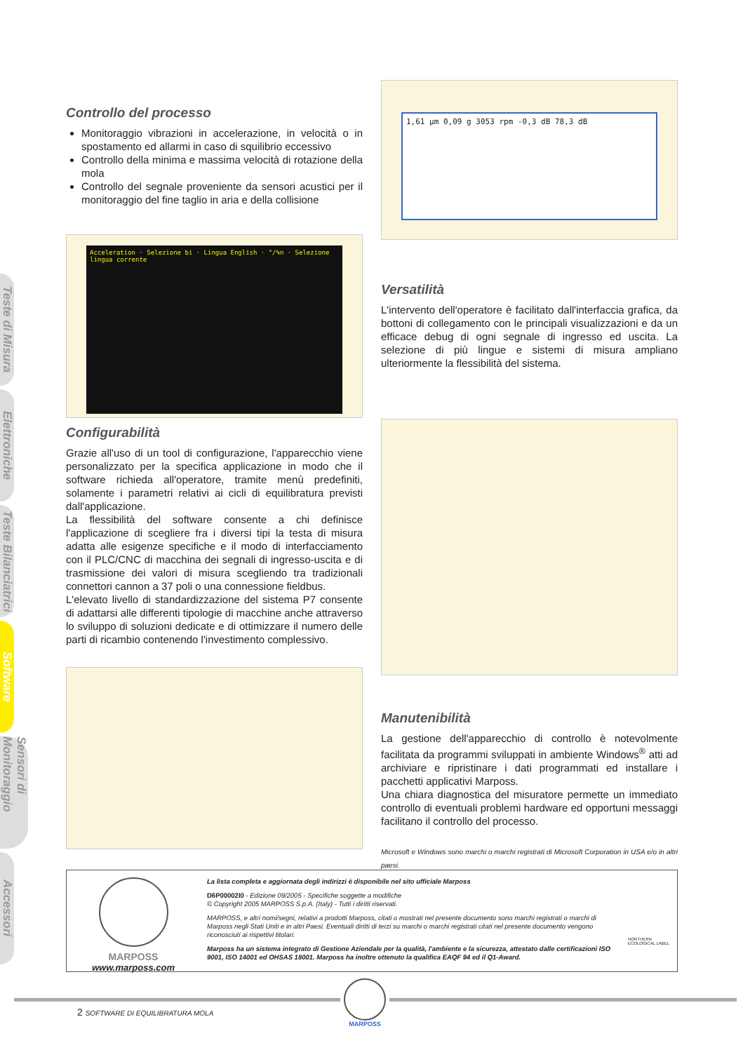Teste di Misura
Elettroniche
Teste Bilanciatrici
Software
Sensori di Monitoraggio
Accessori
Controllo del processo
Monitoraggio vibrazioni in accelerazione, in velocità o in spostamento ed allarmi in caso di squilibrio eccessivo
Controllo della minima e massima velocità di rotazione della mola
Controllo del segnale proveniente da sensori acustici per il monitoraggio del fine taglio in aria e della collisione
Acceleration · Selezione bi · Lingua English · °/%n · Selezione lingua corrente
Configurabilità
Grazie all'uso di un tool di configurazione, l'apparecchio viene personalizzato per la specifica applicazione in modo che il software richieda all'operatore, tramite menù predefiniti, solamente i parametri relativi ai cicli di equilibratura previsti dall'applicazione.
La flessibilità del software consente a chi definisce l'applicazione di scegliere fra i diversi tipi la testa di misura adatta alle esigenze specifiche e il modo di interfacciamento con il PLC/CNC di macchina dei segnali di ingresso-uscita e di trasmissione dei valori di misura scegliendo tra tradizionali connettori cannon a 37 poli o una connessione fieldbus.
L'elevato livello di standardizzazione del sistema P7 consente di adattarsi alle differenti tipologie di macchine anche attraverso lo sviluppo di soluzioni dedicate e di ottimizzare il numero delle parti di ricambio contenendo l'investimento complessivo.
1,61 µm 0,09 g 3053 rpm -0,3 dB 78,3 dB
Versatilità
L'intervento dell'operatore è facilitato dall'interfaccia grafica, da bottoni di collegamento con le principali visualizzazioni e da un efficace debug di ogni segnale di ingresso ed uscita. La selezione di più lingue e sistemi di misura ampliano ulteriormente la flessibilità del sistema.
Manutenibilità
La gestione dell'apparecchio di controllo è notevolmente facilitata da programmi sviluppati in ambiente Windows<sup>®</sup> atti ad archiviare e ripristinare i dati programmati ed installare i pacchetti applicativi Marposs.
Una chiara diagnostica del misuratore permette un immediato controllo di eventuali problemi hardware ed opportuni messaggi facilitano il controllo del processo.
Microsoft e Windows sono marchi o marchi registrati di Microsoft Corporation in USA e/o in altri paesi.
MARPOSS
www.marposs.com
La lista completa e aggiornata degli indirizzi è disponibile nel sito ufficiale Marposs
D6P00002I0 - Edizione 09/2005 - Specifiche soggette a modifiche
© Copyright 2005 MARPOSS S.p.A. (Italy) - Tutti i diritti riservati.
MARPOSS, e altri nomi/segni, relativi a prodotti Marposs, citati o mostrati nel presente documento sono marchi registrati o marchi di Marposs negli Stati Uniti e in altri Paesi. Eventuali diritti di terzi su marchi o marchi registrati citati nel presente documento vengono riconosciuti ai rispettivi titolari.
Marposs ha un sistema integrato di Gestione Aziendale per la qualità, l'ambiente e la sicurezza, attestato dalle certificazioni ISO 9001, ISO 14001 ed OHSAS 18001. Marposs ha inoltre ottenuto la qualifica EAQF 94 ed il Q1-Award.
NORTHERN ECOLOGICAL LABEL
2 SOFTWARE DI EQUILIBRATURA MOLA
MARPOSS